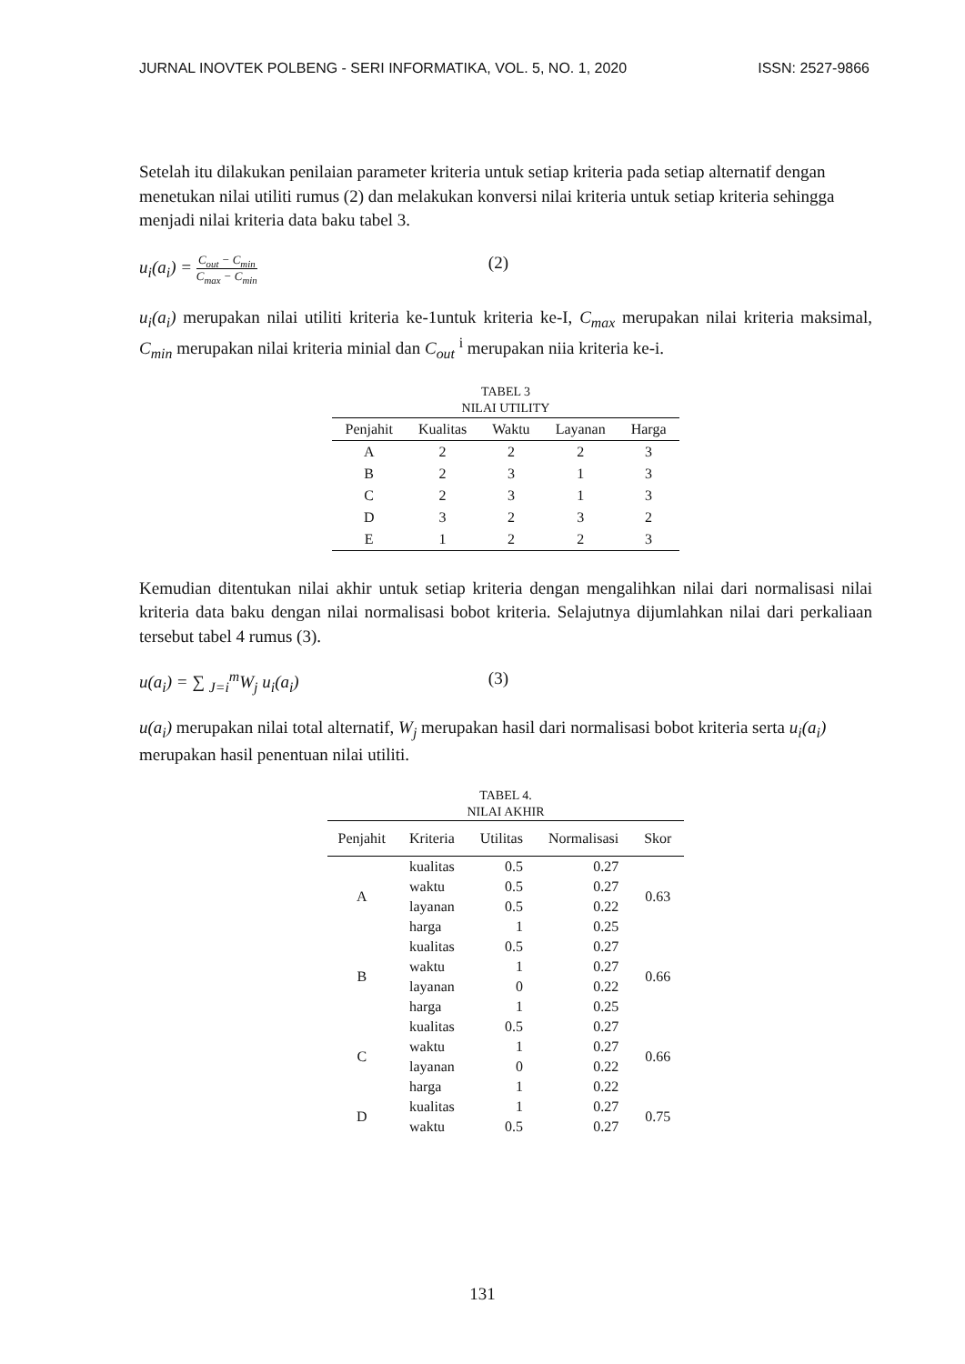JURNAL INOVTEK POLBENG - SERI INFORMATIKA, VOL. 5, NO. 1, 2020 ISSN: 2527-9866
Setelah itu dilakukan penilaian parameter kriteria untuk setiap kriteria pada setiap alternatif dengan menetukan nilai utiliti rumus (2) dan melakukan konversi nilai kriteria untuk setiap kriteria sehingga menjadi nilai kriteria data baku tabel 3.
u<sub>i</sub>(a<sub>i</sub>) = C<sub>out</sub> − C<sub>min</sub> C<sub>max</sub> − C<sub>min</sub> (2)
u<sub>i</sub>(a<sub>i</sub>) merupakan nilai utiliti kriteria ke-1untuk kriteria ke-I, C<sub>max</sub> merupakan nilai kriteria maksimal, C<sub>min</sub> merupakan nilai kriteria minial dan C<sub>out</sub> <sup>i</sup> merupakan niia kriteria ke-i.
TABEL 3
NILAI UTILITY
| Penjahit | Kualitas | Waktu | Layanan | Harga |
| --- | --- | --- | --- | --- |
| A | 2 | 2 | 2 | 3 |
| B | 2 | 3 | 1 | 3 |
| C | 2 | 3 | 1 | 3 |
| D | 3 | 2 | 3 | 2 |
| E | 1 | 2 | 2 | 3 |
Kemudian ditentukan nilai akhir untuk setiap kriteria dengan mengalihkan nilai dari normalisasi nilai kriteria data baku dengan nilai normalisasi bobot kriteria. Selajutnya dijumlahkan nilai dari perkaliaan tersebut tabel 4 rumus (3).
u(a<sub>i</sub>) = ∑ <sub>J=i</sub><sup>m</sup>W<sub>j</sub> u<sub>i</sub>(a<sub>i</sub>) (3)
u(a<sub>i</sub>) merupakan nilai total alternatif, W<sub>j</sub> merupakan hasil dari normalisasi bobot kriteria serta u<sub>i</sub>(a<sub>i</sub>) merupakan hasil penentuan nilai utiliti.
TABEL 4.
NILAI AKHIR
| Penjahit | Kriteria | Utilitas | Normalisasi | Skor |
| --- | --- | --- | --- | --- |
| A | kualitas | 0.5 | 0.27 | 0.63 |
| | waktu | 0.5 | 0.27 | |
| | layanan | 0.5 | 0.22 | |
| | harga | 1 | 0.25 | |
| B | kualitas | 0.5 | 0.27 | 0.66 |
| | waktu | 1 | 0.27 | |
| | layanan | 0 | 0.22 | |
| | harga | 1 | 0.25 | |
| C | kualitas | 0.5 | 0.27 | 0.66 |
| | waktu | 1 | 0.27 | |
| | layanan | 0 | 0.22 | |
| | harga | 1 | 0.22 | |
| D | kualitas | 1 | 0.27 | 0.75 |
| | waktu | 0.5 | 0.27 | |
131